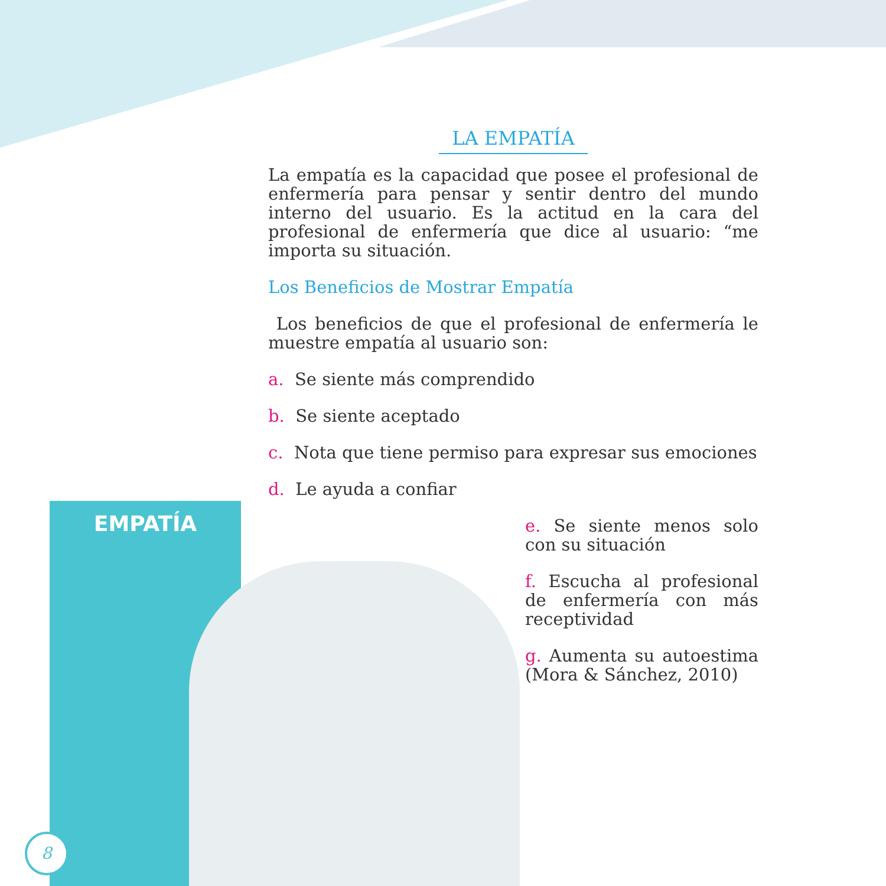EMPATÍA
LA EMPATÍA
La empatía es la capacidad que posee el profesional de enfermería para pensar y sentir dentro del mundo interno del usuario. Es la actitud en la cara del profesional de enfermería que dice al usuario: “me importa su situación.
Los Beneficios de Mostrar Empatía
Los beneficios de que el profesional de enfermería le muestre empatía al usuario son:
a. Se siente más comprendido
b. Se siente aceptado
c. Nota que tiene permiso para expresar sus emociones
d. Le ayuda a confiar
e. Se siente menos solo con su situación
f. Escucha al profesional de enfermería con más receptividad
g. Aumenta su autoestima (Mora & Sánchez, 2010)
8